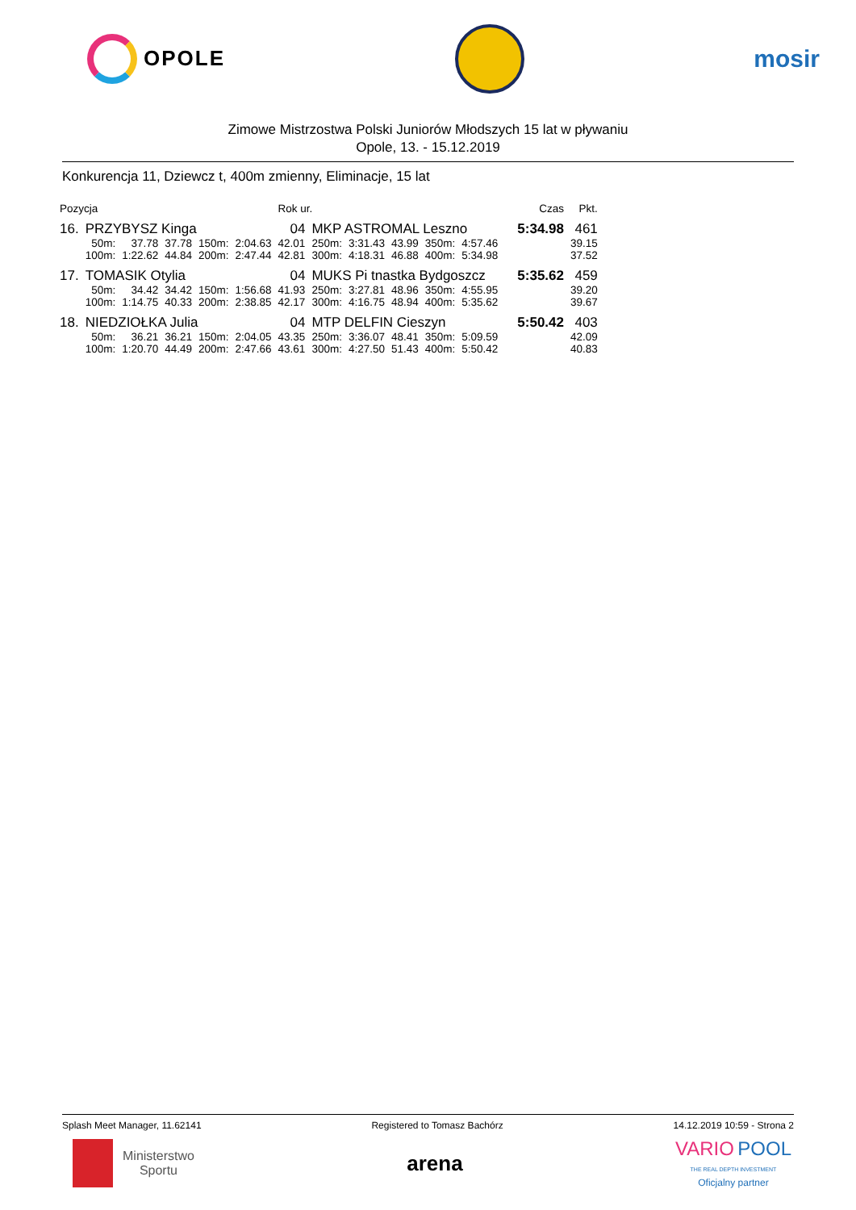OPOLE
mosir
Zimowe Mistrzostwa Polski Juniorów Młodszych 15 lat w pływaniu
Opole, 13. - 15.12.2019
Konkurencja 11, Dziewcz t, 400m zmienny, Eliminacje, 15 lat
| Pozycja | | | | | | Rok ur. | | | | | | | | Czas | Pkt. |
| --- | --- | --- | --- | --- | --- | --- | --- | --- | --- | --- | --- | --- | --- | --- | --- |
| 16. | PRZYBYSZ Kinga | | | | | 04 | MKP ASTROMAL Leszno | | | | | | | 5:34.98 | 461 |
| | 50m: | 37.78 | 37.78 | 150m: | 2:04.63 | 42.01 | 250m: | 3:31.43 | 43.99 | 350m: | 4:57.46 | | | | 39.15 |
| | 100m: | 1:22.62 | 44.84 | 200m: | 2:47.44 | 42.81 | 300m: | 4:18.31 | 46.88 | 400m: | 5:34.98 | | | | 37.52 |
| 17. | TOMASIK Otylia | | | | | 04 | MUKS Pi tnastka Bydgoszcz | | | | | | | 5:35.62 | 459 |
| | 50m: | 34.42 | 34.42 | 150m: | 1:56.68 | 41.93 | 250m: | 3:27.81 | 48.96 | 350m: | 4:55.95 | | | | 39.20 |
| | 100m: | 1:14.75 | 40.33 | 200m: | 2:38.85 | 42.17 | 300m: | 4:16.75 | 48.94 | 400m: | 5:35.62 | | | | 39.67 |
| 18. | NIEDZIOŁKA Julia | | | | | 04 | MTP DELFIN Cieszyn | | | | | | | 5:50.42 | 403 |
| | 50m: | 36.21 | 36.21 | 150m: | 2:04.05 | 43.35 | 250m: | 3:36.07 | 48.41 | 350m: | 5:09.59 | | | | 42.09 |
| | 100m: | 1:20.70 | 44.49 | 200m: | 2:47.66 | 43.61 | 300m: | 4:27.50 | 51.43 | 400m: | 5:50.42 | | | | 40.83 |
Splash Meet Manager, 11.62141 Registered to Tomasz Bachórz 14.12.2019 10:59 - Strona 2
Ministerstwo
Sportu
arena
VARIO POOL
THE REAL DEPTH INVESTMENT
Oficjalny partner